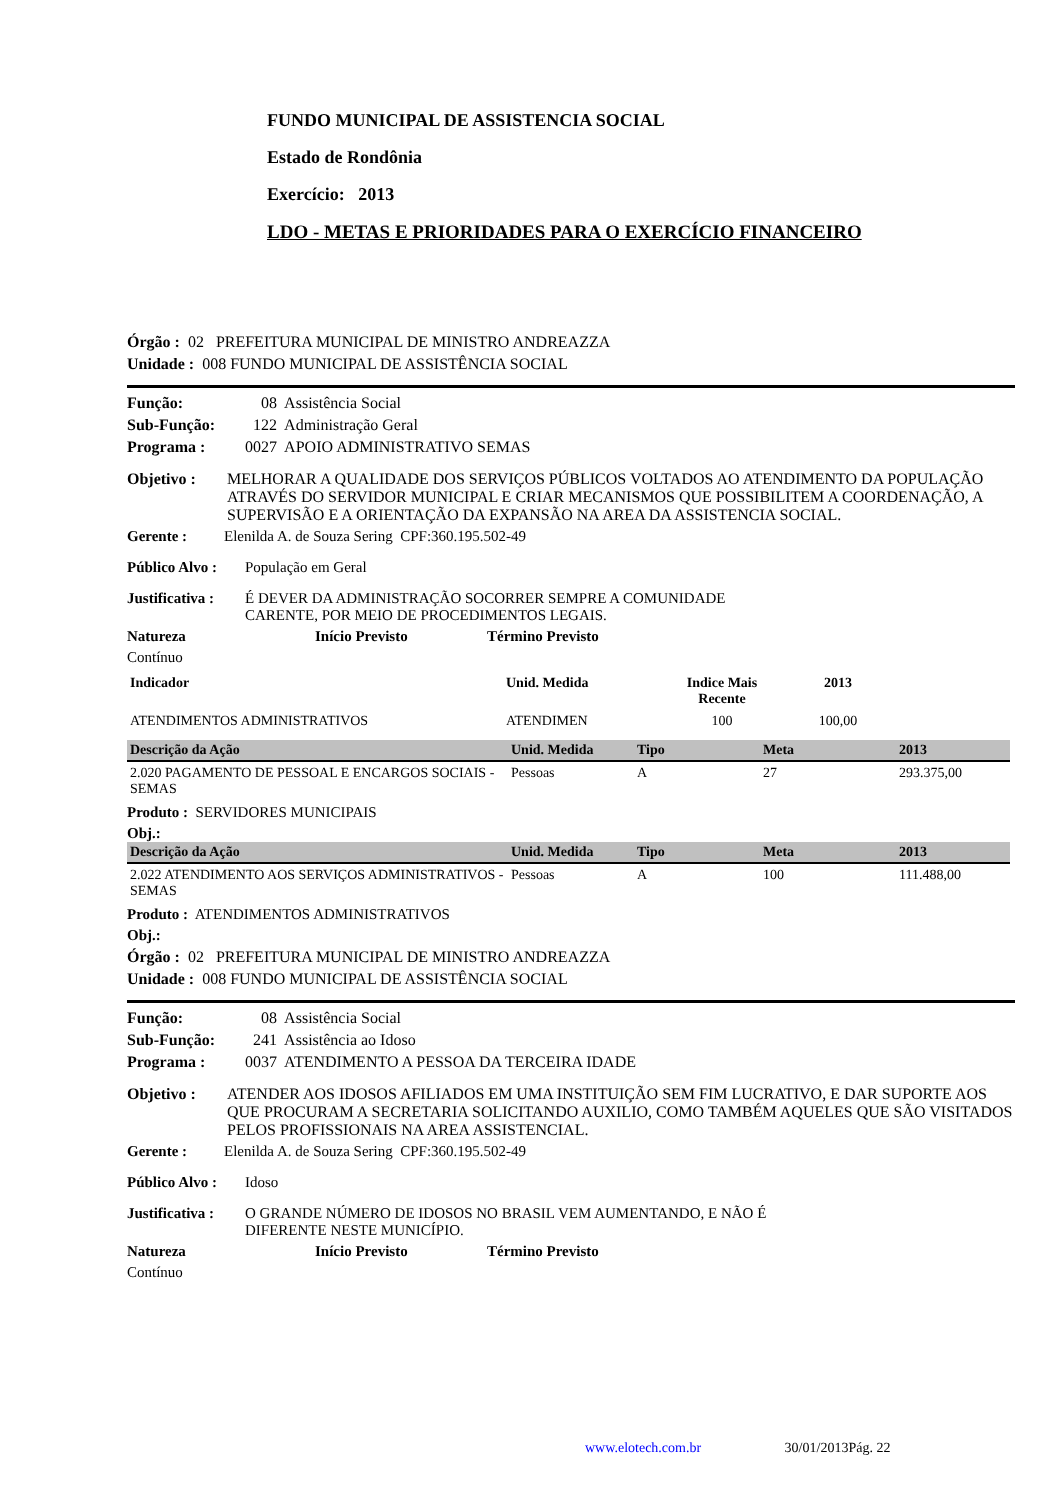FUNDO MUNICIPAL DE ASSISTENCIA SOCIAL
Estado de Rondônia
Exercício: 2013
LDO - METAS E PRIORIDADES PARA O EXERCÍCIO FINANCEIRO
Órgão : 02 PREFEITURA MUNICIPAL DE MINISTRO ANDREAZZA
Unidade : 008 FUNDO MUNICIPAL DE ASSISTÊNCIA SOCIAL
Função: 08 Assistência Social
Sub-Função: 122 Administração Geral
Programa : 0027 APOIO ADMINISTRATIVO SEMAS
Objetivo : MELHORAR A QUALIDADE DOS SERVIÇOS PÚBLICOS VOLTADOS AO ATENDIMENTO DA POPULAÇÃO ATRAVÉS DO SERVIDOR MUNICIPAL E CRIAR MECANISMOS QUE POSSIBILITEM A COORDENAÇÃO, A SUPERVISÃO E A ORIENTAÇÃO DA EXPANSÃO NA AREA DA ASSISTENCIA SOCIAL.
Gerente : Elenilda A. de Souza Sering CPF:360.195.502-49
Público Alvo : População em Geral
Justificativa : É DEVER DA ADMINISTRAÇÃO SOCORRER SEMPRE A COMUNIDADE
CARENTE, POR MEIO DE PROCEDIMENTOS LEGAIS.
Natureza Início Previsto Término Previsto
Contínuo
| Indicador | Unid. Medida | Indice Mais Recente | 2013 | |
| ATENDIMENTOS ADMINISTRATIVOS | ATENDIMEN | 100 | 100,00 | |
| Descrição da Ação | Unid. Medida | Tipo | Meta | 2013 |
| --- | --- | --- | --- | --- |
| 2.020 PAGAMENTO DE PESSOAL E ENCARGOS SOCIAIS - SEMAS | Pessoas | A | 27 | 293.375,00 |
Produto : SERVIDORES MUNICIPAIS
Obj.:
| Descrição da Ação | Unid. Medida | Tipo | Meta | 2013 |
| --- | --- | --- | --- | --- |
| 2.022 ATENDIMENTO AOS SERVIÇOS ADMINISTRATIVOS - SEMAS | Pessoas | A | 100 | 111.488,00 |
Produto : ATENDIMENTOS ADMINISTRATIVOS
Obj.:
Órgão : 02 PREFEITURA MUNICIPAL DE MINISTRO ANDREAZZA
Unidade : 008 FUNDO MUNICIPAL DE ASSISTÊNCIA SOCIAL
Função: 08 Assistência Social
Sub-Função: 241 Assistência ao Idoso
Programa : 0037 ATENDIMENTO A PESSOA DA TERCEIRA IDADE
Objetivo : ATENDER AOS IDOSOS AFILIADOS EM UMA INSTITUIÇÃO SEM FIM LUCRATIVO, E DAR SUPORTE AOS QUE PROCURAM A SECRETARIA SOLICITANDO AUXILIO, COMO TAMBÉM AQUELES QUE SÃO VISITADOS PELOS PROFISSIONAIS NA AREA ASSISTENCIAL.
Gerente : Elenilda A. de Souza Sering CPF:360.195.502-49
Público Alvo : Idoso
Justificativa : O GRANDE NÚMERO DE IDOSOS NO BRASIL VEM AUMENTANDO, E NÃO É
DIFERENTE NESTE MUNICÍPIO.
Natureza Início Previsto Término Previsto
Contínuo
www.elotech.com.br 30/01/2013Pág. 22